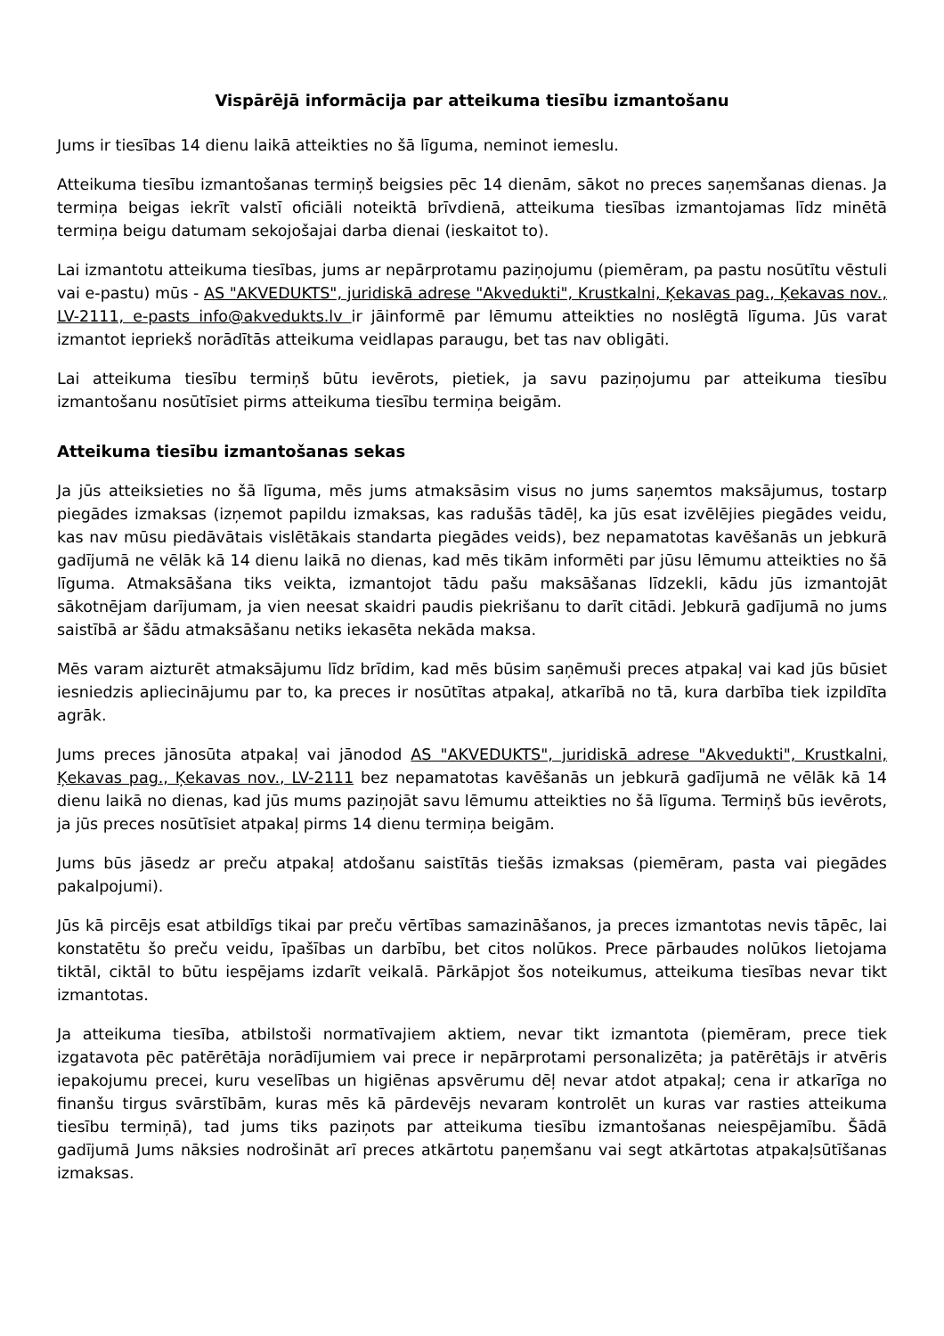Vispārējā informācija par atteikuma tiesību izmantošanu
Jums ir tiesības 14 dienu laikā atteikties no šā līguma, neminot iemeslu.
Atteikuma tiesību izmantošanas termiņš beigsies pēc 14 dienām, sākot no preces saņemšanas dienas. Ja termiņa beigas iekrīt valstī oficiāli noteiktā brīvdienā, atteikuma tiesības izmantojamas līdz minētā termiņa beigu datumam sekojošajai darba dienai (ieskaitot to).
Lai izmantotu atteikuma tiesības, jums ar nepārprotamu paziņojumu (piemēram, pa pastu nosūtītu vēstuli vai e-pastu) mūs - AS "AKVEDUKTS", juridiskā adrese "Akvedukti", Krustkalni, Ķekavas pag., Ķekavas nov., LV-2111, e-pasts info@akvedukts.lv ir jāinformē par lēmumu atteikties no noslēgtā līguma. Jūs varat izmantot iepriekš norādītās atteikuma veidlapas paraugu, bet tas nav obligāti.
Lai atteikuma tiesību termiņš būtu ievērots, pietiek, ja savu paziņojumu par atteikuma tiesību izmantošanu nosūtīsiet pirms atteikuma tiesību termiņa beigām.
Atteikuma tiesību izmantošanas sekas
Ja jūs atteiksieties no šā līguma, mēs jums atmaksāsim visus no jums saņemtos maksājumus, tostarp piegādes izmaksas (izņemot papildu izmaksas, kas radušās tādēļ, ka jūs esat izvēlējies piegādes veidu, kas nav mūsu piedāvātais vislētākais standarta piegādes veids), bez nepamatotas kavēšanās un jebkurā gadījumā ne vēlāk kā 14 dienu laikā no dienas, kad mēs tikām informēti par jūsu lēmumu atteikties no šā līguma. Atmaksāšana tiks veikta, izmantojot tādu pašu maksāšanas līdzekli, kādu jūs izmantojāt sākotnējam darījumam, ja vien neesat skaidri paudis piekrišanu to darīt citādi. Jebkurā gadījumā no jums saistībā ar šādu atmaksāšanu netiks iekasēta nekāda maksa.
Mēs varam aizturēt atmaksājumu līdz brīdim, kad mēs būsim saņēmuši preces atpakaļ vai kad jūs būsiet iesniedzis apliecinājumu par to, ka preces ir nosūtītas atpakaļ, atkarībā no tā, kura darbība tiek izpildīta agrāk.
Jums preces jānosūta atpakaļ vai jānodod AS "AKVEDUKTS", juridiskā adrese "Akvedukti", Krustkalni, Ķekavas pag., Ķekavas nov., LV-2111 bez nepamatotas kavēšanās un jebkurā gadījumā ne vēlāk kā 14 dienu laikā no dienas, kad jūs mums paziņojāt savu lēmumu atteikties no šā līguma. Termiņš būs ievērots, ja jūs preces nosūtīsiet atpakaļ pirms 14 dienu termiņa beigām.
Jums būs jāsedz ar preču atpakaļ atdošanu saistītās tiešās izmaksas (piemēram, pasta vai piegādes pakalpojumi).
Jūs kā pircējs esat atbildīgs tikai par preču vērtības samazināšanos, ja preces izmantotas nevis tāpēc, lai konstatētu šo preču veidu, īpašības un darbību, bet citos nolūkos. Prece pārbaudes nolūkos lietojama tiktāl, ciktāl to būtu iespējams izdarīt veikalā. Pārkāpjot šos noteikumus, atteikuma tiesības nevar tikt izmantotas.
Ja atteikuma tiesība, atbilstoši normatīvajiem aktiem, nevar tikt izmantota (piemēram, prece tiek izgatavota pēc patērētāja norādījumiem vai prece ir nepārprotami personalizēta; ja patērētājs ir atvēris iepakojumu precei, kuru veselības un higiēnas apsvērumu dēļ nevar atdot atpakaļ; cena ir atkarīga no finanšu tirgus svārstībām, kuras mēs kā pārdevējs nevaram kontrolēt un kuras var rasties atteikuma tiesību termiņā), tad jums tiks paziņots par atteikuma tiesību izmantošanas neiespējamību. Šādā gadījumā Jums nāksies nodrošināt arī preces atkārtotu paņemšanu vai segt atkārtotas atpakaļsūtīšanas izmaksas.